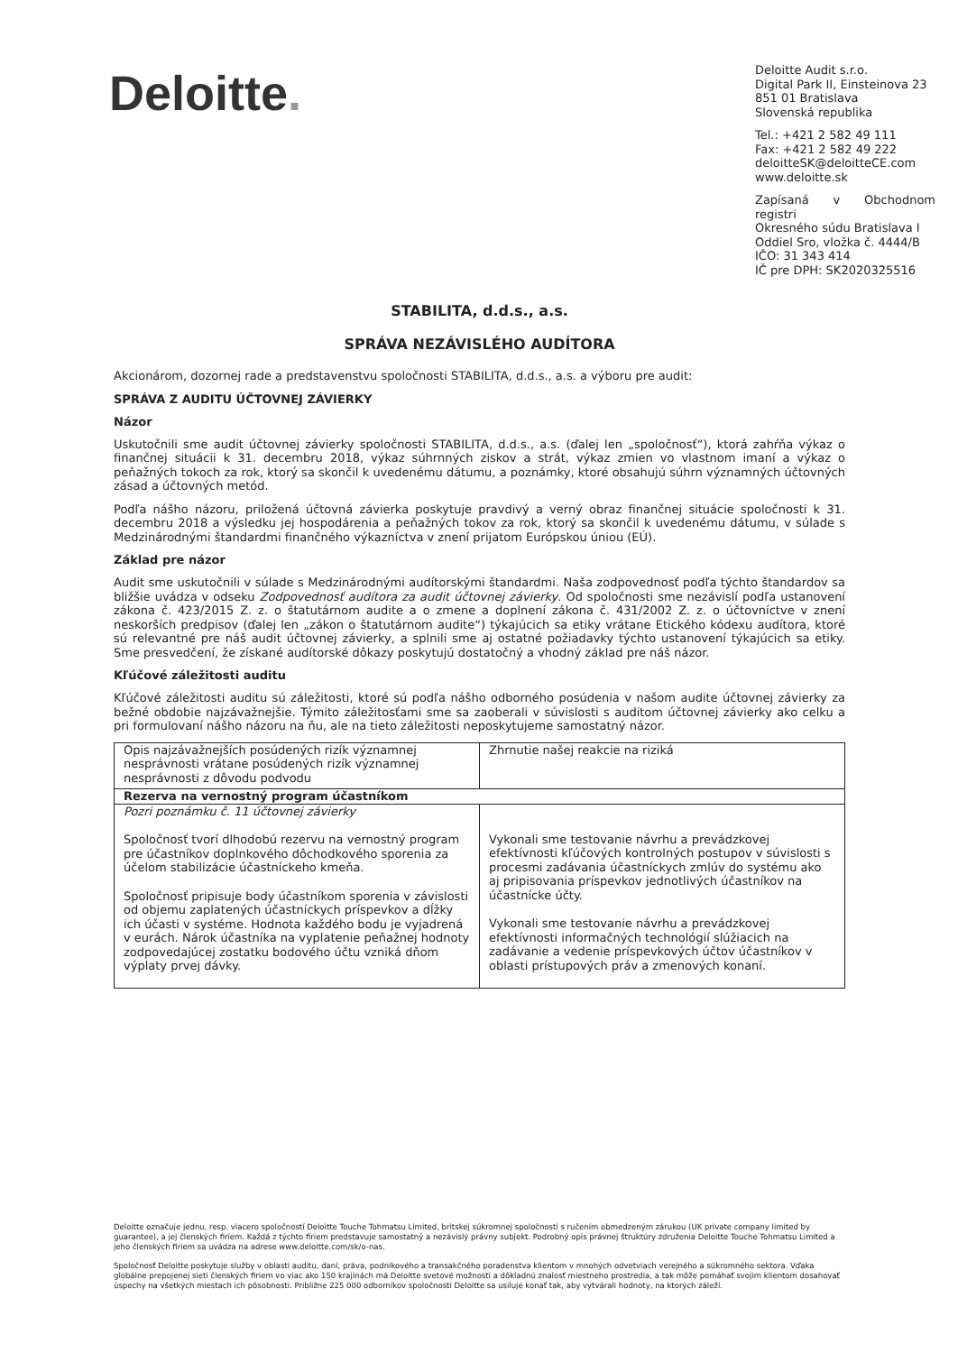Deloitte.
Deloitte Audit s.r.o.
Digital Park II, Einsteinova 23
851 01 Bratislava
Slovenská republika
Tel.: +421 2 582 49 111
Fax: +421 2 582 49 222
deloitteSK@deloitteCE.com
www.deloitte.sk
Zapísaná v Obchodnom registri
Okresného súdu Bratislava I
Oddiel Sro, vložka č. 4444/B
IČO: 31 343 414
IČ pre DPH: SK2020325516
STABILITA, d.d.s., a.s.
SPRÁVA NEZÁVISLÉHO AUDÍTORA
Akcionárom, dozornej rade a predstavenstvu spoločnosti STABILITA, d.d.s., a.s. a výboru pre audit:
SPRÁVA Z AUDITU ÚČTOVNEJ ZÁVIERKY
Názor
Uskutočnili sme audit účtovnej závierky spoločnosti STABILITA, d.d.s., a.s. (ďalej len „spoločnosť“), ktorá zahŕňa výkaz o finančnej situácii k 31. decembru 2018, výkaz súhrnných ziskov a strát, výkaz zmien vo vlastnom imaní a výkaz o peňažných tokoch za rok, ktorý sa skončil k uvedenému dátumu, a poznámky, ktoré obsahujú súhrn významných účtovných zásad a účtovných metód.
Podľa nášho názoru, priložená účtovná závierka poskytuje pravdivý a verný obraz finančnej situácie spoločnosti k 31. decembru 2018 a výsledku jej hospodárenia a peňažných tokov za rok, ktorý sa skončil k uvedenému dátumu, v súlade s Medzinárodnými štandardmi finančného výkazníctva v znení prijatom Európskou úniou (EÚ).
Základ pre názor
Audit sme uskutočnili v súlade s Medzinárodnými audítorskými štandardmi. Naša zodpovednosť podľa týchto štandardov sa bližšie uvádza v odseku Zodpovednosť audítora za audit účtovnej závierky. Od spoločnosti sme nezávislí podľa ustanovení zákona č. 423/2015 Z. z. o štatutárnom audite a o zmene a doplnení zákona č. 431/2002 Z. z. o účtovníctve v znení neskorších predpisov (ďalej len „zákon o štatutárnom audite“) týkajúcich sa etiky vrátane Etického kódexu audítora, ktoré sú relevantné pre náš audit účtovnej závierky, a splnili sme aj ostatné požiadavky týchto ustanovení týkajúcich sa etiky. Sme presvedčení, že získané audítorské dôkazy poskytujú dostatočný a vhodný základ pre náš názor.
Kľúčové záležitosti auditu
Kľúčové záležitosti auditu sú záležitosti, ktoré sú podľa nášho odborného posúdenia v našom audite účtovnej závierky za bežné obdobie najzávažnejšie. Týmito záležitosťami sme sa zaoberali v súvislosti s auditom účtovnej závierky ako celku a pri formulovaní nášho názoru na ňu, ale na tieto záležitosti neposkytujeme samostatný názor.
| Opis najzávažnejších posúdených rizík významnej nesprávnosti vrátane posúdených rizík významnej nesprávnosti z dôvodu podvodu | Zhrnutie našej reakcie na riziká |
| Rezerva na vernostný program účastníkom | |
| Pozri poznámku č. 11 účtovnej závierky Spoločnosť tvorí dlhodobú rezervu na vernostný program pre účastníkov doplnkového dôchodkového sporenia za účelom stabilizácie účastníckeho kmeňa. Spoločnosť pripisuje body účastníkom sporenia v závislosti od objemu zaplatených účastníckych príspevkov a dĺžky ich účasti v systéme. Hodnota každého bodu je vyjadrená v eurách. Nárok účastníka na vyplatenie peňažnej hodnoty zodpovedajúcej zostatku bodového účtu vzniká dňom výplaty prvej dávky. | Vykonali sme testovanie návrhu a prevádzkovej efektívnosti kľúčových kontrolných postupov v súvislosti s procesmi zadávania účastníckych zmlúv do systému ako aj pripisovania príspevkov jednotlivých účastníkov na účastnícke účty. Vykonali sme testovanie návrhu a prevádzkovej efektívnosti informačných technológií slúžiacich na zadávanie a vedenie príspevkových účtov účastníkov v oblasti prístupových práv a zmenových konaní. |
Deloitte označuje jednu, resp. viacero spoločností Deloitte Touche Tohmatsu Limited, britskej súkromnej spoločnosti s ručením obmedzeným zárukou (UK private company limited by guarantee), a jej členských firiem. Každá z týchto firiem predstavuje samostatný a nezávislý právny subjekt. Podrobný opis právnej štruktúry združenia Deloitte Touche Tohmatsu Limited a jeho členských firiem sa uvádza na adrese www.deloitte.com/sk/o-nas.
Spoločnosť Deloitte poskytuje služby v oblasti auditu, daní, práva, podnikového a transakčného poradenstva klientom v mnohých odvetviach verejného a súkromného sektora. Vďaka globálne prepojenej sieti členských firiem vo viac ako 150 krajinách má Deloitte svetové možnosti a dôkladnú znalosť miestneho prostredia, a tak môže pomáhať svojim klientom dosahovať úspechy na všetkých miestach ich pôsobnosti. Približne 225 000 odborníkov spoločnosti Deloitte sa usiluje konať tak, aby vytvárali hodnoty, na ktorých záleží.